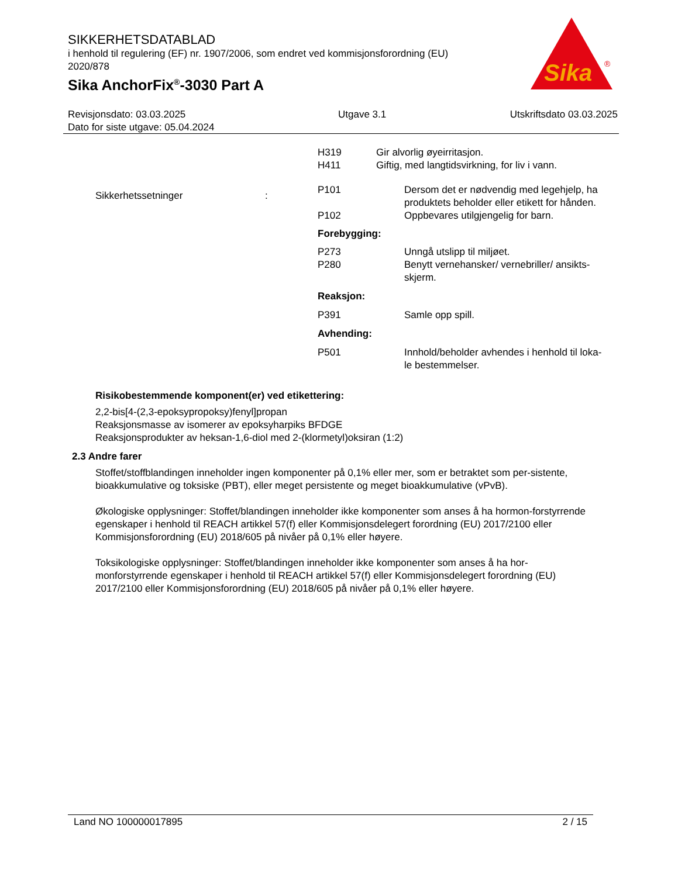SIKKERHETSDATABLAD
i henhold til regulering (EF) nr. 1907/2006, som endret ved kommisjonsforordning (EU) 2020/878
Sika AnchorFix<sup>®</sup>-3030 Part A
Sika
®
Revisjonsdato: 03.03.2025
Dato for siste utgave: 05.04.2024
Utgave 3.1 Utskriftsdato 03.03.2025
H319
H411
Gir alvorlig øyeirritasjon.
Giftig, med langtidsvirkning, for liv i vann.
Sikkerhetssetninger :
P101 Dersom det er nødvendig med legehjelp, ha
produktets beholder eller etikett for hånden.
P102 Oppbevares utilgjengelig for barn.
Forebygging:
P273
P280
Unngå utslipp til miljøet.
Benytt vernehansker/ vernebriller/ ansikts-
skjerm.
Reaksjon:
P391 Samle opp spill.
Avhending:
P501 Innhold/beholder avhendes i henhold til loka-
le bestemmelser.
Risikobestemmende komponent(er) ved etikettering:
2,2-bis[4-(2,3-epoksypropoksy)fenyl]propan
Reaksjonsmasse av isomerer av epoksyharpiks BFDGE
Reaksjonsprodukter av heksan-1,6-diol med 2-(klormetyl)oksiran (1:2)
2.3 Andre farer
Stoffet/stoffblandingen inneholder ingen komponenter på 0,1% eller mer, som er betraktet som per-sistente, bioakkumulative og toksiske (PBT), eller meget persistente og meget bioakkumulative (vPvB).
Økologiske opplysninger: Stoffet/blandingen inneholder ikke komponenter som anses å ha hormon-forstyrrende egenskaper i henhold til REACH artikkel 57(f) eller Kommisjonsdelegert forordning (EU) 2017/2100 eller Kommisjonsforordning (EU) 2018/605 på nivåer på 0,1% eller høyere.
Toksikologiske opplysninger: Stoffet/blandingen inneholder ikke komponenter som anses å ha hor-monforstyrrende egenskaper i henhold til REACH artikkel 57(f) eller Kommisjonsdelegert forordning (EU) 2017/2100 eller Kommisjonsforordning (EU) 2018/605 på nivåer på 0,1% eller høyere.
Land NO 100000017895 2 / 15